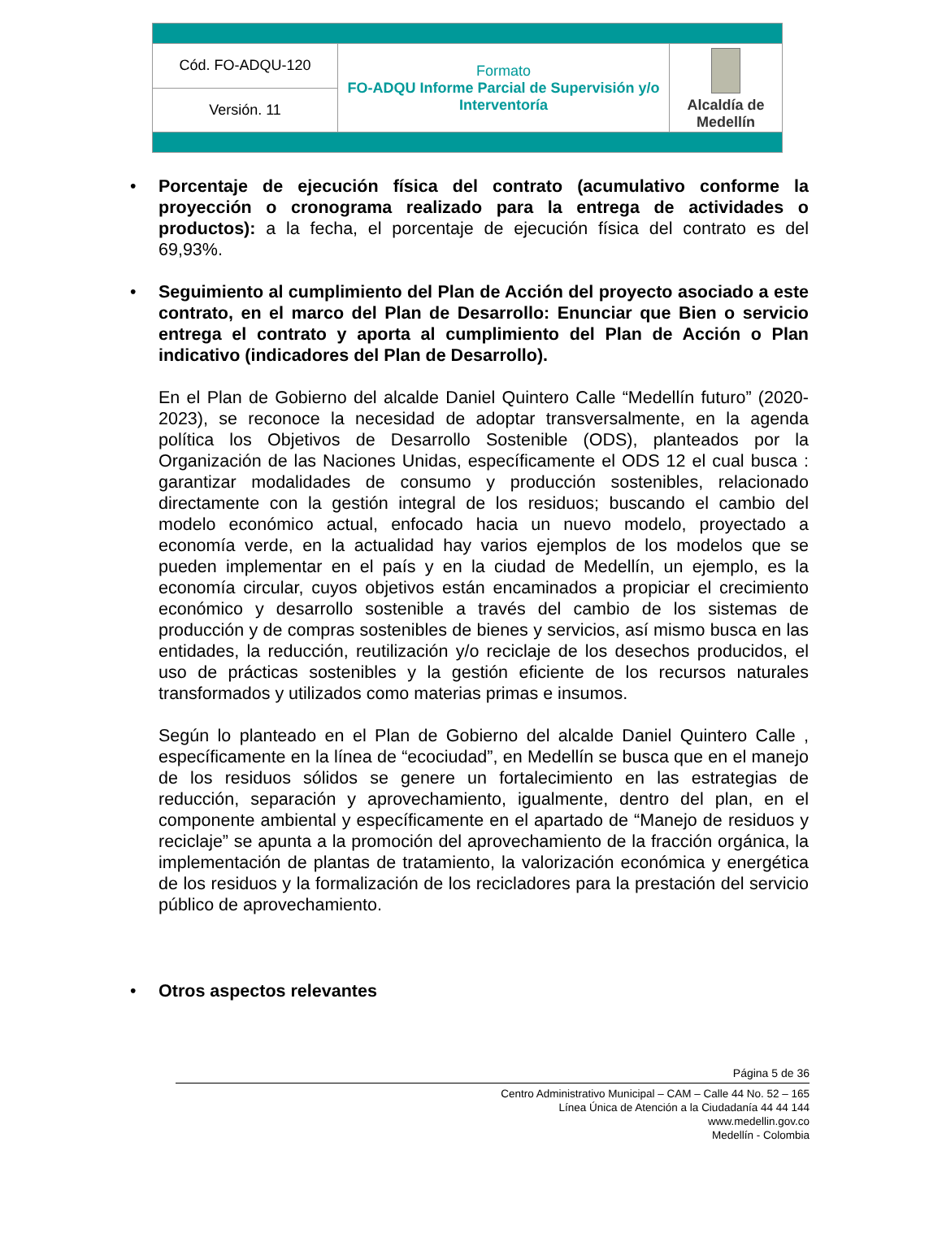| Cód. FO-ADQU-120 | Formato FO-ADQU Informe Parcial de Supervisión y/o Interventoría | Alcaldía de Medellín |
| Versión. 11 | | |
• Porcentaje de ejecución física del contrato (acumulativo conforme la proyección o cronograma realizado para la entrega de actividades o productos): a la fecha, el porcentaje de ejecución física del contrato es del 69,93%.
• Seguimiento al cumplimiento del Plan de Acción del proyecto asociado a este contrato, en el marco del Plan de Desarrollo: Enunciar que Bien o servicio entrega el contrato y aporta al cumplimiento del Plan de Acción o Plan indicativo (indicadores del Plan de Desarrollo).
En el Plan de Gobierno del alcalde Daniel Quintero Calle “Medellín futuro” (2020-2023), se reconoce la necesidad de adoptar transversalmente, en la agenda política los Objetivos de Desarrollo Sostenible (ODS), planteados por la Organización de las Naciones Unidas, específicamente el ODS 12 el cual busca : garantizar modalidades de consumo y producción sostenibles, relacionado directamente con la gestión integral de los residuos; buscando el cambio del modelo económico actual, enfocado hacia un nuevo modelo, proyectado a economía verde, en la actualidad hay varios ejemplos de los modelos que se pueden implementar en el país y en la ciudad de Medellín, un ejemplo, es la economía circular, cuyos objetivos están encaminados a propiciar el crecimiento económico y desarrollo sostenible a través del cambio de los sistemas de producción y de compras sostenibles de bienes y servicios, así mismo busca en las entidades, la reducción, reutilización y/o reciclaje de los desechos producidos, el uso de prácticas sostenibles y la gestión eficiente de los recursos naturales transformados y utilizados como materias primas e insumos.
Según lo planteado en el Plan de Gobierno del alcalde Daniel Quintero Calle , específicamente en la línea de “ecociudad”, en Medellín se busca que en el manejo de los residuos sólidos se genere un fortalecimiento en las estrategias de reducción, separación y aprovechamiento, igualmente, dentro del plan, en el componente ambiental y específicamente en el apartado de “Manejo de residuos y reciclaje” se apunta a la promoción del aprovechamiento de la fracción orgánica, la implementación de plantas de tratamiento, la valorización económica y energética de los residuos y la formalización de los recicladores para la prestación del servicio público de aprovechamiento.
• Otros aspectos relevantes
Página 5 de 36
Centro Administrativo Municipal – CAM – Calle 44 No. 52 – 165
Línea Única de Atención a la Ciudadanía 44 44 144
www.medellin.gov.co
Medellín - Colombia